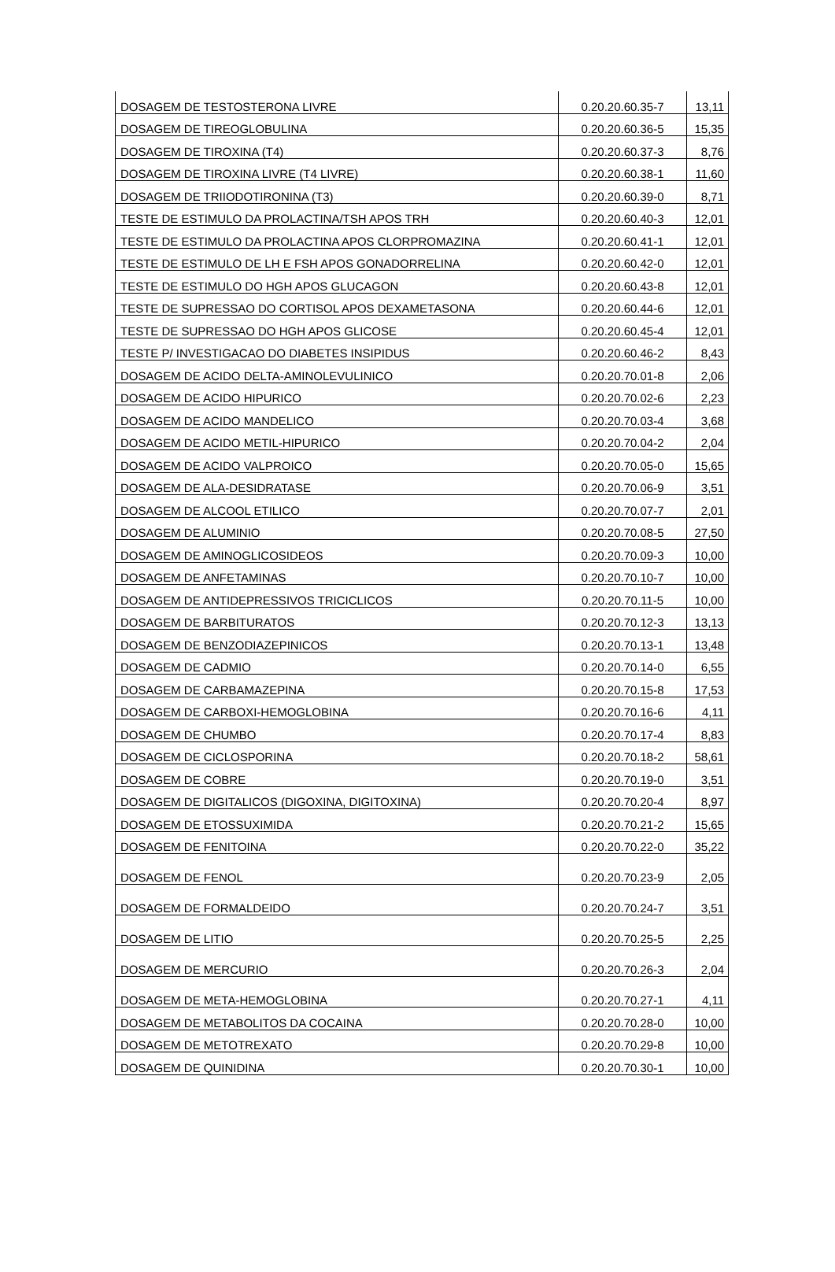| DOSAGEM DE TESTOSTERONA LIVRE | 0.20.20.60.35-7 | 13,11 |
| DOSAGEM DE TIREOGLOBULINA | 0.20.20.60.36-5 | 15,35 |
| DOSAGEM DE TIROXINA (T4) | 0.20.20.60.37-3 | 8,76 |
| DOSAGEM DE TIROXINA LIVRE (T4 LIVRE) | 0.20.20.60.38-1 | 11,60 |
| DOSAGEM DE TRIIODOTIRONINA (T3) | 0.20.20.60.39-0 | 8,71 |
| TESTE DE ESTIMULO DA PROLACTINA/TSH APOS TRH | 0.20.20.60.40-3 | 12,01 |
| TESTE DE ESTIMULO DA PROLACTINA APOS CLORPROMAZINA | 0.20.20.60.41-1 | 12,01 |
| TESTE DE ESTIMULO DE LH E FSH APOS GONADORRELINA | 0.20.20.60.42-0 | 12,01 |
| TESTE DE ESTIMULO DO HGH APOS GLUCAGON | 0.20.20.60.43-8 | 12,01 |
| TESTE DE SUPRESSAO DO CORTISOL APOS DEXAMETASONA | 0.20.20.60.44-6 | 12,01 |
| TESTE DE SUPRESSAO DO HGH APOS GLICOSE | 0.20.20.60.45-4 | 12,01 |
| TESTE P/ INVESTIGACAO DO DIABETES INSIPIDUS | 0.20.20.60.46-2 | 8,43 |
| DOSAGEM DE ACIDO DELTA-AMINOLEVULINICO | 0.20.20.70.01-8 | 2,06 |
| DOSAGEM DE ACIDO HIPURICO | 0.20.20.70.02-6 | 2,23 |
| DOSAGEM DE ACIDO MANDELICO | 0.20.20.70.03-4 | 3,68 |
| DOSAGEM DE ACIDO METIL-HIPURICO | 0.20.20.70.04-2 | 2,04 |
| DOSAGEM DE ACIDO VALPROICO | 0.20.20.70.05-0 | 15,65 |
| DOSAGEM DE ALA-DESIDRATASE | 0.20.20.70.06-9 | 3,51 |
| DOSAGEM DE ALCOOL ETILICO | 0.20.20.70.07-7 | 2,01 |
| DOSAGEM DE ALUMINIO | 0.20.20.70.08-5 | 27,50 |
| DOSAGEM DE AMINOGLICOSIDEOS | 0.20.20.70.09-3 | 10,00 |
| DOSAGEM DE ANFETAMINAS | 0.20.20.70.10-7 | 10,00 |
| DOSAGEM DE ANTIDEPRESSIVOS TRICICLICOS | 0.20.20.70.11-5 | 10,00 |
| DOSAGEM DE BARBITURATOS | 0.20.20.70.12-3 | 13,13 |
| DOSAGEM DE BENZODIAZEPINICOS | 0.20.20.70.13-1 | 13,48 |
| DOSAGEM DE CADMIO | 0.20.20.70.14-0 | 6,55 |
| DOSAGEM DE CARBAMAZEPINA | 0.20.20.70.15-8 | 17,53 |
| DOSAGEM DE CARBOXI-HEMOGLOBINA | 0.20.20.70.16-6 | 4,11 |
| DOSAGEM DE CHUMBO | 0.20.20.70.17-4 | 8,83 |
| DOSAGEM DE CICLOSPORINA | 0.20.20.70.18-2 | 58,61 |
| DOSAGEM DE COBRE | 0.20.20.70.19-0 | 3,51 |
| DOSAGEM DE DIGITALICOS (DIGOXINA, DIGITOXINA) | 0.20.20.70.20-4 | 8,97 |
| DOSAGEM DE ETOSSUXIMIDA | 0.20.20.70.21-2 | 15,65 |
| DOSAGEM DE FENITOINA | 0.20.20.70.22-0 | 35,22 |
| DOSAGEM DE FENOL | 0.20.20.70.23-9 | 2,05 |
| DOSAGEM DE FORMALDEIDO | 0.20.20.70.24-7 | 3,51 |
| DOSAGEM DE LITIO | 0.20.20.70.25-5 | 2,25 |
| DOSAGEM DE MERCURIO | 0.20.20.70.26-3 | 2,04 |
| DOSAGEM DE META-HEMOGLOBINA | 0.20.20.70.27-1 | 4,11 |
| DOSAGEM DE METABOLITOS DA COCAINA | 0.20.20.70.28-0 | 10,00 |
| DOSAGEM DE METOTREXATO | 0.20.20.70.29-8 | 10,00 |
| DOSAGEM DE QUINIDINA | 0.20.20.70.30-1 | 10,00 |